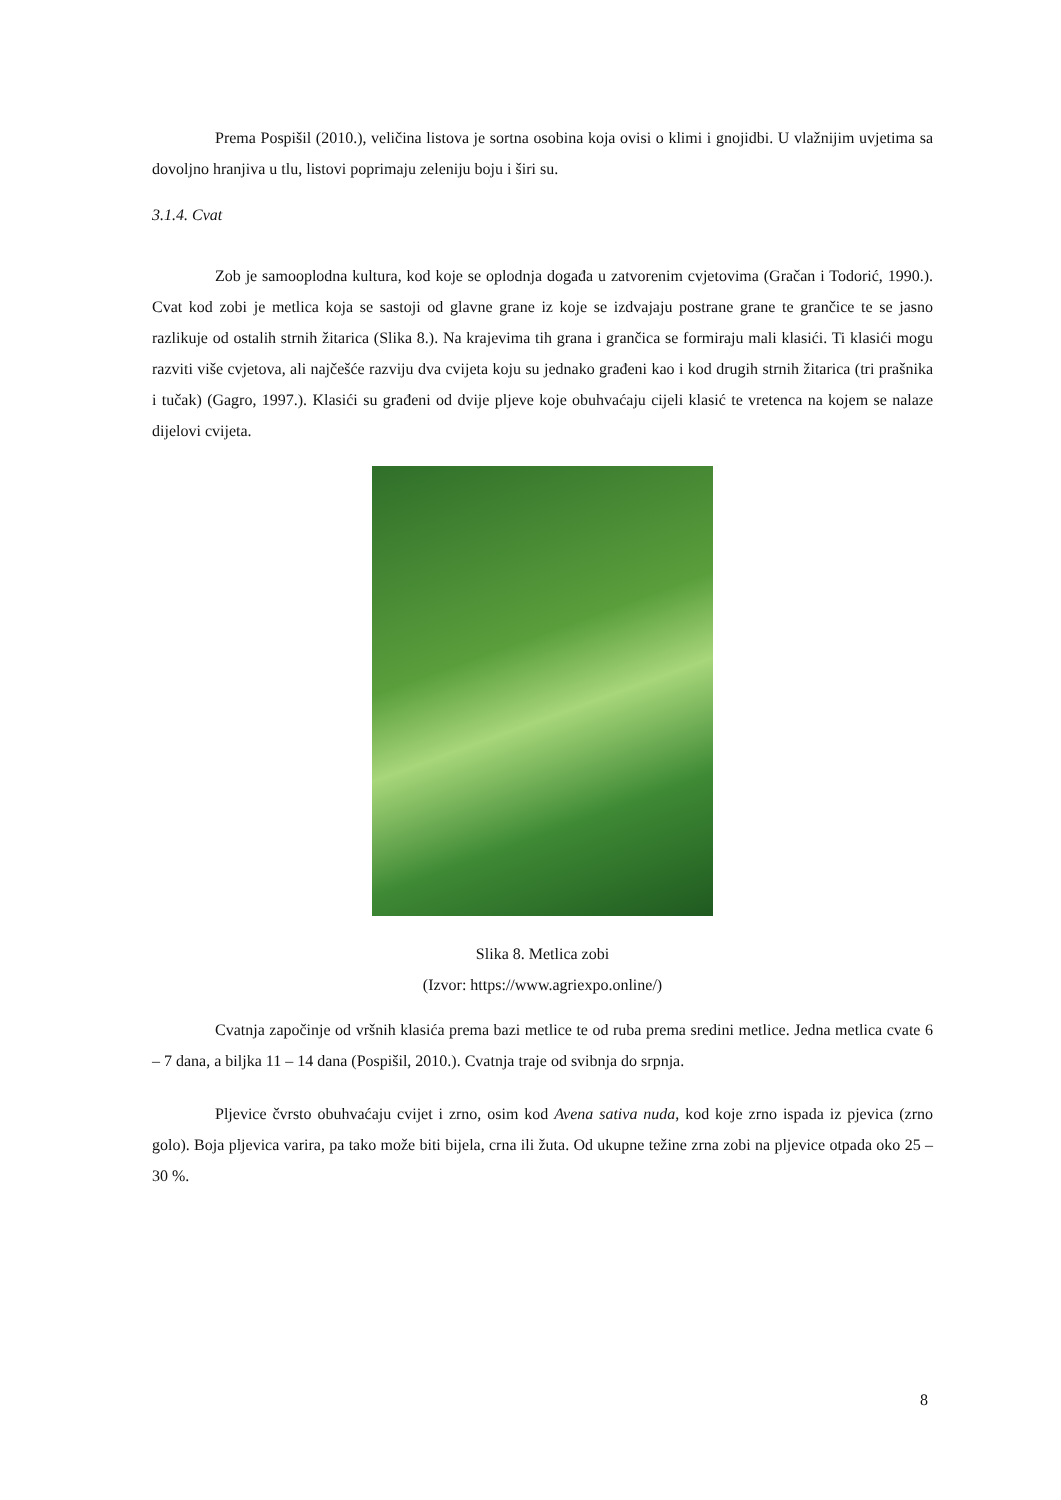Prema Pospišil (2010.), veličina listova je sortna osobina koja ovisi o klimi i gnojidbi. U vlažnijim uvjetima sa dovoljno hranjiva u tlu, listovi poprimaju zeleniju boju i širi su.
3.1.4. Cvat
Zob je samooplodna kultura, kod koje se oplodnja događa u zatvorenim cvjetovima (Gračan i Todorić, 1990.). Cvat kod zobi je metlica koja se sastoji od glavne grane iz koje se izdvajaju postrane grane te grančice te se jasno razlikuje od ostalih strnih žitarica (Slika 8.). Na krajevima tih grana i grančica se formiraju mali klasići. Ti klasići mogu razviti više cvjetova, ali najčešće razviju dva cvijeta koju su jednako građeni kao i kod drugih strnih žitarica (tri prašnika i tučak) (Gagro, 1997.). Klasići su građeni od dvije pljeve koje obuhvaćaju cijeli klasić te vretenca na kojem se nalaze dijelovi cvijeta.
Slika 8. Metlica zobi
(Izvor: https://www.agriexpo.online/)
Cvatnja započinje od vršnih klasića prema bazi metlice te od ruba prema sredini metlice. Jedna metlica cvate 6 – 7 dana, a biljka 11 – 14 dana (Pospišil, 2010.). Cvatnja traje od svibnja do srpnja.
Pljevice čvrsto obuhvaćaju cvijet i zrno, osim kod Avena sativa nuda, kod koje zrno ispada iz pjevica (zrno golo). Boja pljevica varira, pa tako može biti bijela, crna ili žuta. Od ukupne težine zrna zobi na pljevice otpada oko 25 – 30 %.
8